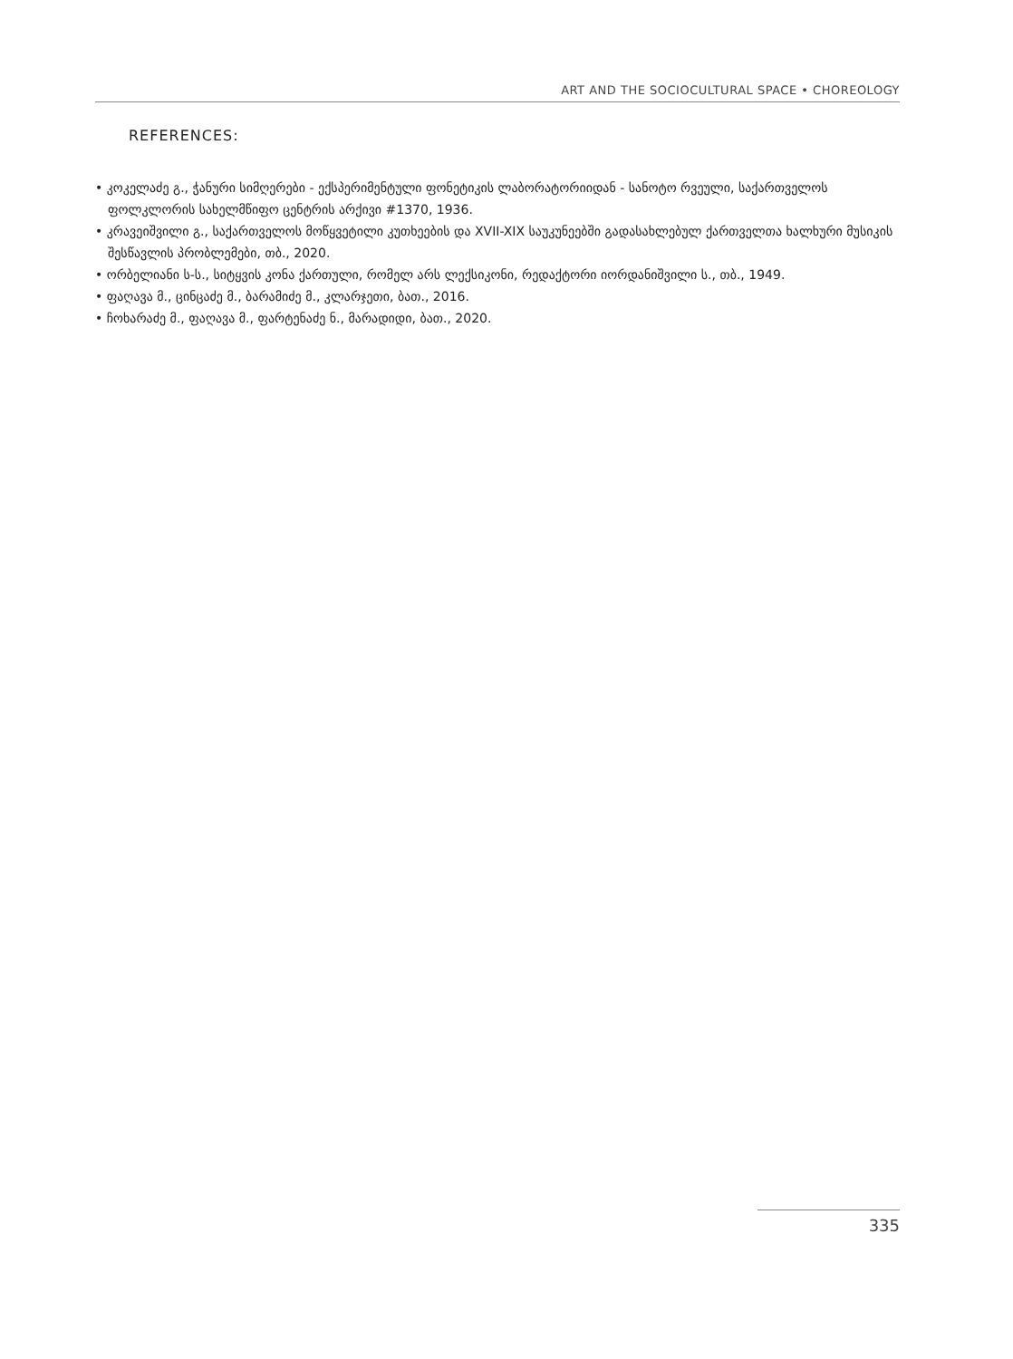ART AND THE SOCIOCULTURAL SPACE • CHOREOLOGY
REFERENCES:
• კოკელაძე გ., ჭანური სიმღერები - ექსპერიმენტული ფონეტიკის ლაბორატორიიდან - სანოტო რვეული, საქართველოს ფოლკლორის სახელმწიფო ცენტრის არქივი #1370, 1936.
• კრავეიშვილი გ., საქართველოს მოწყვეტილი კუთხეების და XVII-XIX საუკუნეებში გადასახლებულ ქართველთა ხალხური მუსიკის შესწავლის პრობლემები, თბ., 2020.
• ორბელიანი ს-ს., სიტყვის კონა ქართული, რომელ არს ლექსიკონი, რედაქტორი იორდანიშვილი ს., თბ., 1949.
• ფაღავა მ., ცინცაძე მ., ბარამიძე მ., კლარჯეთი, ბათ., 2016.
• ჩოხარაძე მ., ფაღავა მ., ფარტენაძე ნ., მარადიდი, ბათ., 2020.
335